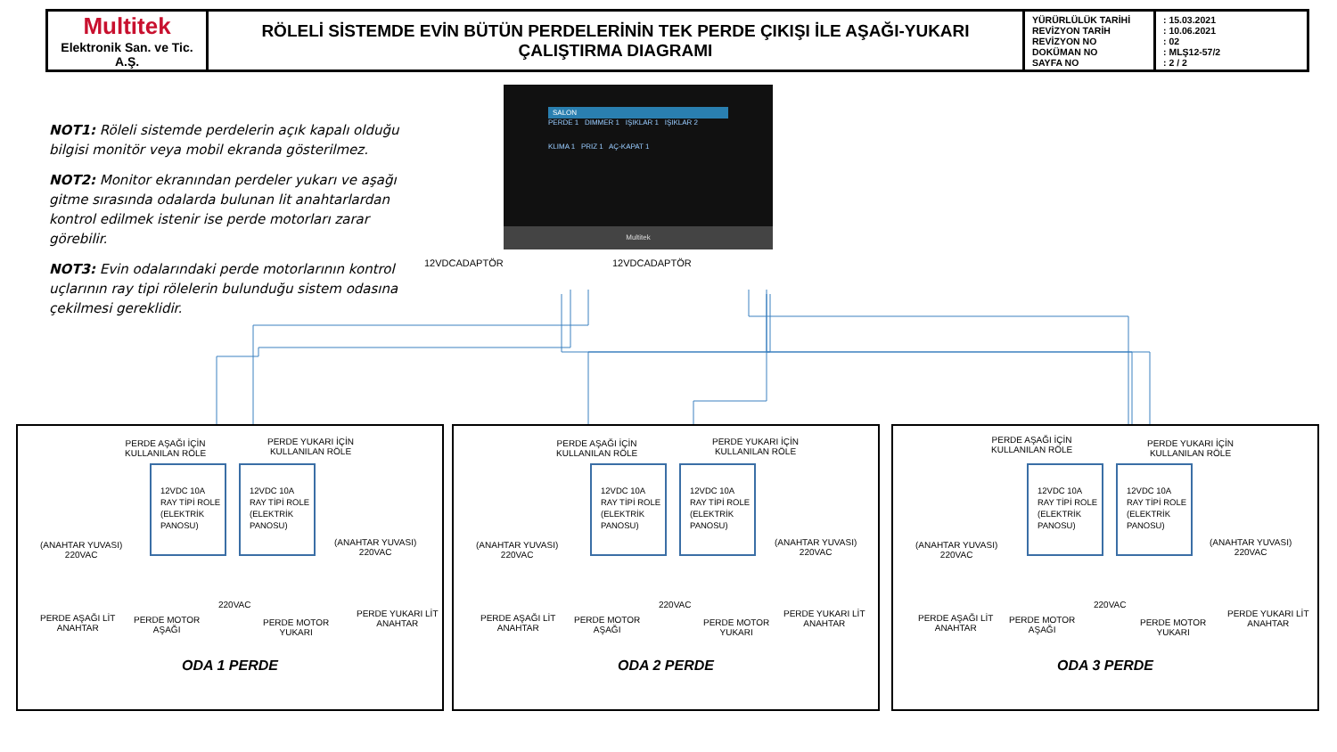| Multitek Elektronik San. ve Tic. A.Ş. | RÖLELİ SİSTEMDE EVİN BÜTÜN PERDELERİNİN TEK PERDE ÇIKIŞI İLE AŞAĞI-YUKARI ÇALIŞTIRMA DIAGRAMI | YÜRÜRLÜLÜK TARİHİ REVİZYON TARİH REVİZYON NO DOKÜMAN NO SAYFA NO | : 15.03.2021 : 10.06.2021 : 02 : MLŞ12-57/2 : 2 / 2 |
NOT1: Röleli sistemde perdelerin açık kapalı olduğu bilgisi monitör veya mobil ekranda gösterilmez.
NOT2: Monitor ekranından perdeler yukarı ve aşağı gitme sırasında odalarda bulunan lit anahtarlardan kontrol edilmek istenir ise perde motorları zarar görebilir.
NOT3: Evin odalarındaki perde motorlarının kontrol uçlarının ray tipi rölelerin bulunduğu sistem odasına çekilmesi gereklidir.
SALON
PERDE 1 DIMMER 1 IŞIKLAR 1 IŞIKLAR 2
KLIMA 1 PRIZ 1 AÇ-KAPAT 1
Multitek
12VDCADAPTÖR 12VDCADAPTÖR
PERDE AŞAĞI İÇİN
KULLANILAN RÖLE
PERDE YUKARI İÇİN
KULLANILAN RÖLE
12VDC 10A
RAY TİPİ ROLE
(ELEKTRİK
PANOSU)
12VDC 10A
RAY TİPİ ROLE
(ELEKTRİK
PANOSU)
(ANAHTAR YUVASI)
220VAC
(ANAHTAR YUVASI)
220VAC
220VAC
PERDE AŞAĞI LİT
ANAHTAR
PERDE MOTOR
AŞAĞI
PERDE MOTOR
YUKARI
PERDE YUKARI LİT
ANAHTAR
ODA 1 PERDE
PERDE AŞAĞI İÇİN
KULLANILAN RÖLE
PERDE YUKARI İÇİN
KULLANILAN RÖLE
12VDC 10A
RAY TİPİ ROLE
(ELEKTRİK
PANOSU)
12VDC 10A
RAY TİPİ ROLE
(ELEKTRİK
PANOSU)
(ANAHTAR YUVASI)
220VAC
(ANAHTAR YUVASI)
220VAC
220VAC
PERDE AŞAĞI LİT
ANAHTAR
PERDE MOTOR
AŞAĞI
PERDE MOTOR
YUKARI
PERDE YUKARI LİT
ANAHTAR
ODA 2 PERDE
PERDE AŞAĞI İÇİN
KULLANILAN RÖLE
PERDE YUKARI İÇİN
KULLANILAN RÖLE
12VDC 10A
RAY TİPİ ROLE
(ELEKTRİK
PANOSU)
12VDC 10A
RAY TİPİ ROLE
(ELEKTRİK
PANOSU)
(ANAHTAR YUVASI)
220VAC
(ANAHTAR YUVASI)
220VAC
220VAC
PERDE AŞAĞI LİT
ANAHTAR
PERDE MOTOR
AŞAĞI
PERDE MOTOR
YUKARI
PERDE YUKARI LİT
ANAHTAR
ODA 3 PERDE